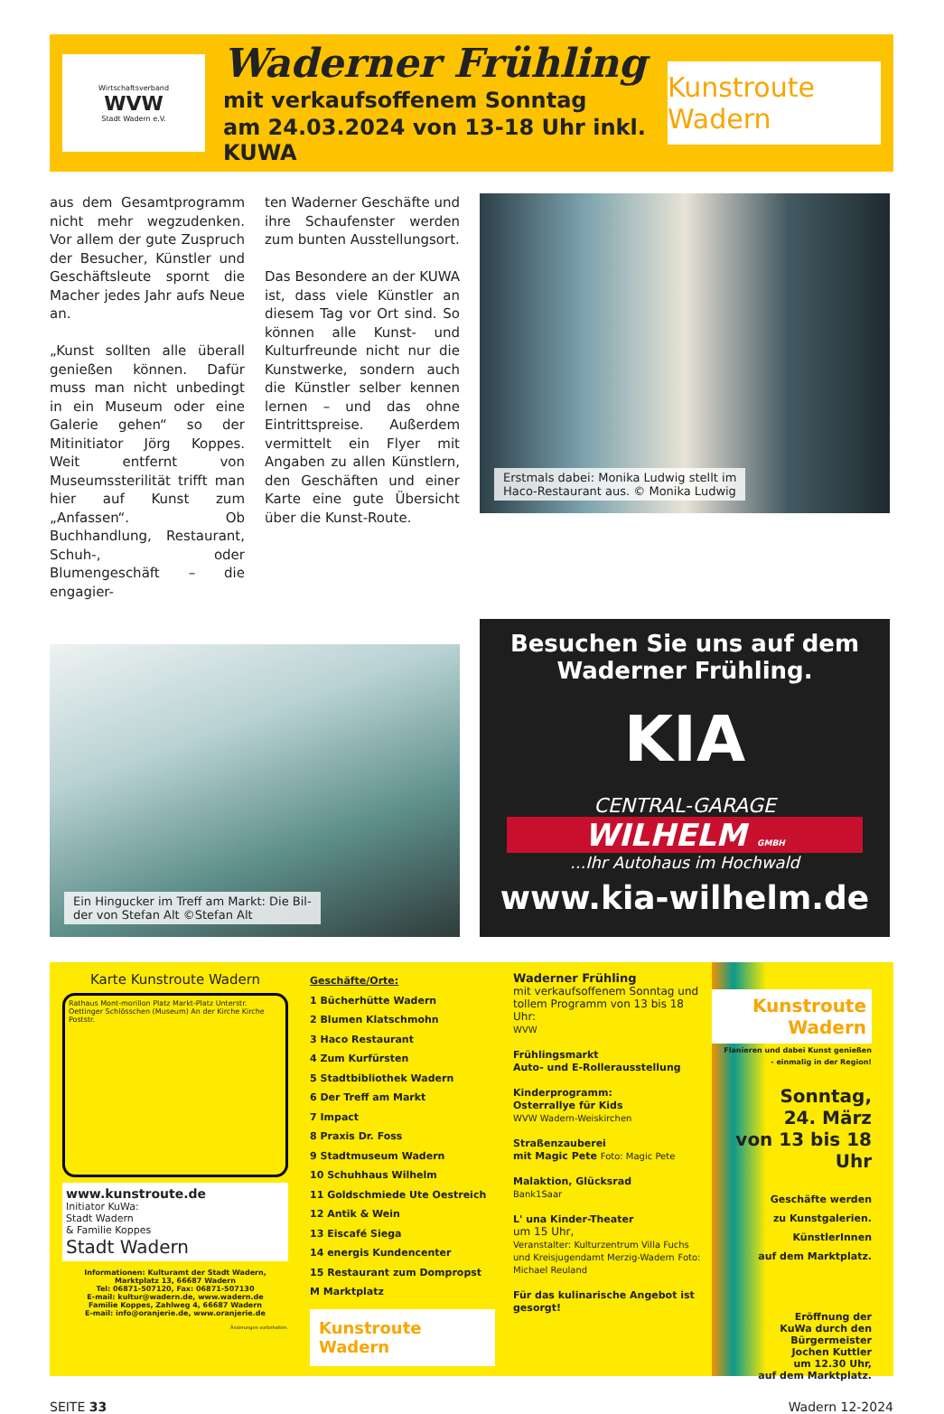Wirtschaftsverband
WVW
Stadt Wadern e.V.
Waderner Frühling
mit verkaufsoffenem Sonntag
am 24.03.2024 von 13-18 Uhr inkl. KUWA
Kunstroute Wadern
aus dem Gesamtprogramm nicht mehr wegzudenken. Vor allem der gute Zuspruch der Besucher, Künstler und Geschäftsleute spornt die Macher jedes Jahr aufs Neue an.
„Kunst sollten alle überall genießen können. Dafür muss man nicht unbedingt in ein Museum oder eine Galerie gehen“ so der Mitinitiator Jörg Koppes. Weit entfernt von Museumssterilität trifft man hier auf Kunst zum „Anfassen“. Ob Buchhandlung, Restaurant, Schuh-, oder Blumengeschäft – die engagier-
ten Waderner Geschäfte und ihre Schaufenster werden zum bunten Ausstellungsort.
Das Besondere an der KUWA ist, dass viele Künstler an diesem Tag vor Ort sind. So können alle Kunst- und Kulturfreunde nicht nur die Kunstwerke, sondern auch die Künstler selber kennen lernen – und das ohne Eintrittspreise. Außerdem vermittelt ein Flyer mit Angaben zu allen Künstlern, den Geschäften und einer Karte eine gute Übersicht über die Kunst-Route.
Erstmals dabei: Monika Ludwig stellt im
Haco-Restaurant aus. © Monika Ludwig
Ein Hingucker im Treff am Markt: Die Bil-
der von Stefan Alt ©Stefan Alt
Besuchen Sie uns auf dem
Waderner Frühling.
KIA
CENTRAL-GARAGE
WILHELM GMBH
...Ihr Autohaus im Hochwald
www.kia-wilhelm.de
Karte Kunstroute Wadern
Rathaus Mont-morillon Platz Markt-Platz Unterstr. Oettinger Schlösschen (Museum) An der Kirche Kirche Poststr.
www.kunstroute.de
Initiator KuWa:
Stadt Wadern
& Familie Koppes
Stadt Wadern
Informationen: Kulturamt der Stadt Wadern, Marktplatz 13, 66687 Wadern
Tel: 06871-507120, Fax: 06871-507130
E-mail: kultur@wadern.de, www.wadern.de
Familie Koppes, Zahlweg 4, 66687 Wadern
E-mail: info@oranjerie.de, www.oranjerie.de
Änderungen vorbehalten.
Geschäfte/Orte:
1 Bücherhütte Wadern
2 Blumen Klatschmohn
3 Haco Restaurant
4 Zum Kurfürsten
5 Stadtbibliothek Wadern
6 Der Treff am Markt
7 Impact
8 Praxis Dr. Foss
9 Stadtmuseum Wadern
10 Schuhhaus Wilhelm
11 Goldschmiede Ute Oestreich
12 Antik & Wein
13 Eiscafé Siega
14 energis Kundencenter
15 Restaurant zum Dompropst
M Marktplatz
Kunstroute Wadern
Waderner Frühling
mit verkaufsoffenem Sonntag und tollem Programm von 13 bis 18 Uhr:
WVW
Frühlingsmarkt
Auto- und E-Rollerausstellung
Kinderprogramm:
Osterrallye für Kids
WVW Wadern-Weiskirchen
Straßenzauberei
mit Magic Pete Foto: Magic Pete
Malaktion, Glücksrad
Bank1Saar
L' una Kinder-Theater
um 15 Uhr,
Veranstalter: Kulturzentrum Villa Fuchs und Kreisjugendamt Merzig-Wadern Foto: Michael Reuland
Für das kulinarische Angebot ist gesorgt!
Kunstroute Wadern
Flanieren und dabei Kunst genießen
- einmalig in der Region!
Sonntag,
24. März
von 13 bis 18 Uhr
Geschäfte werden
zu Kunstgalerien.
KünstlerInnen
auf dem Marktplatz.
Eröffnung der
KuWa durch den
Bürgermeister
Jochen Kuttler
um 12.30 Uhr,
auf dem Marktplatz.
SEITE 33 Wadern 12-2024